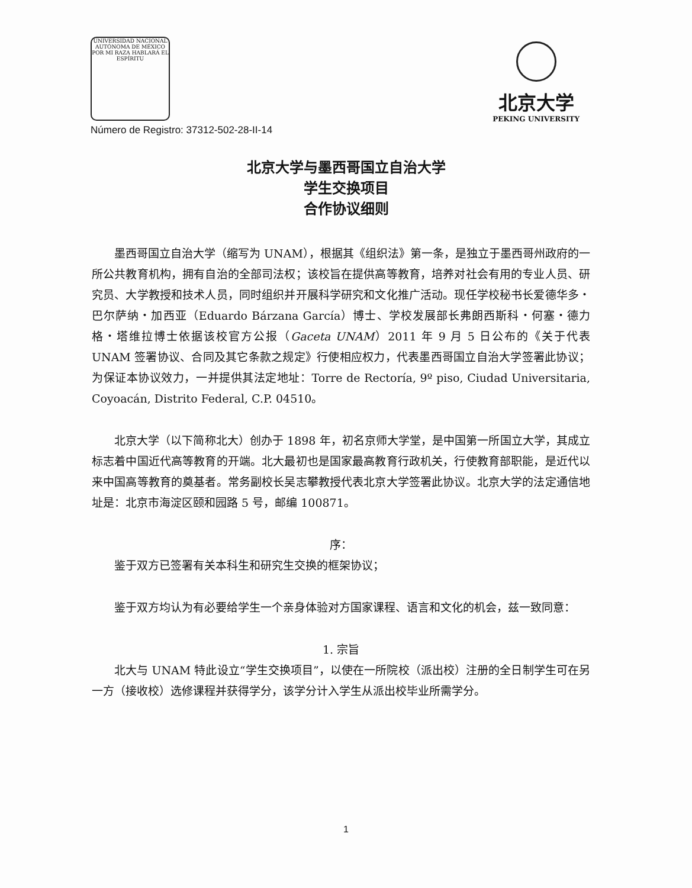UNIVERSIDAD NACIONAL AUTÓNOMA DE MÉXICO
POR MI RAZA HABLARÁ EL ESPÍRITU
Número de Registro: 37312-502-28-II-14
北京大学
PEKING UNIVERSITY
北京大学与墨西哥国立自治大学
学生交换项目
合作协议细则
墨西哥国立自治大学（缩写为 UNAM），根据其《组织法》第一条，是独立于墨西哥州政府的一所公共教育机构，拥有自治的全部司法权；该校旨在提供高等教育，培养对社会有用的专业人员、研究员、大学教授和技术人员，同时组织并开展科学研究和文化推广活动。现任学校秘书长爱德华多・巴尔萨纳・加西亚（Eduardo Bárzana García）博士、学校发展部长弗朗西斯科・何塞・德力格・塔维拉博士依据该校官方公报（Gaceta UNAM）2011 年 9 月 5 日公布的《关于代表 UNAM 签署协议、合同及其它条款之规定》行使相应权力，代表墨西哥国立自治大学签署此协议；为保证本协议效力，一并提供其法定地址：Torre de Rectoría, 9º piso, Ciudad Universitaria, Coyoacán, Distrito Federal, C.P. 04510。
北京大学（以下简称北大）创办于 1898 年，初名京师大学堂，是中国第一所国立大学，其成立标志着中国近代高等教育的开端。北大最初也是国家最高教育行政机关，行使教育部职能，是近代以来中国高等教育的奠基者。常务副校长吴志攀教授代表北京大学签署此协议。北京大学的法定通信地址是：北京市海淀区颐和园路 5 号，邮编 100871。
序：
鉴于双方已签署有关本科生和研究生交换的框架协议；
鉴于双方均认为有必要给学生一个亲身体验对方国家课程、语言和文化的机会，兹一致同意：
1. 宗旨
北大与 UNAM 特此设立“学生交换项目”，以使在一所院校（派出校）注册的全日制学生可在另一方（接收校）选修课程并获得学分，该学分计入学生从派出校毕业所需学分。
1